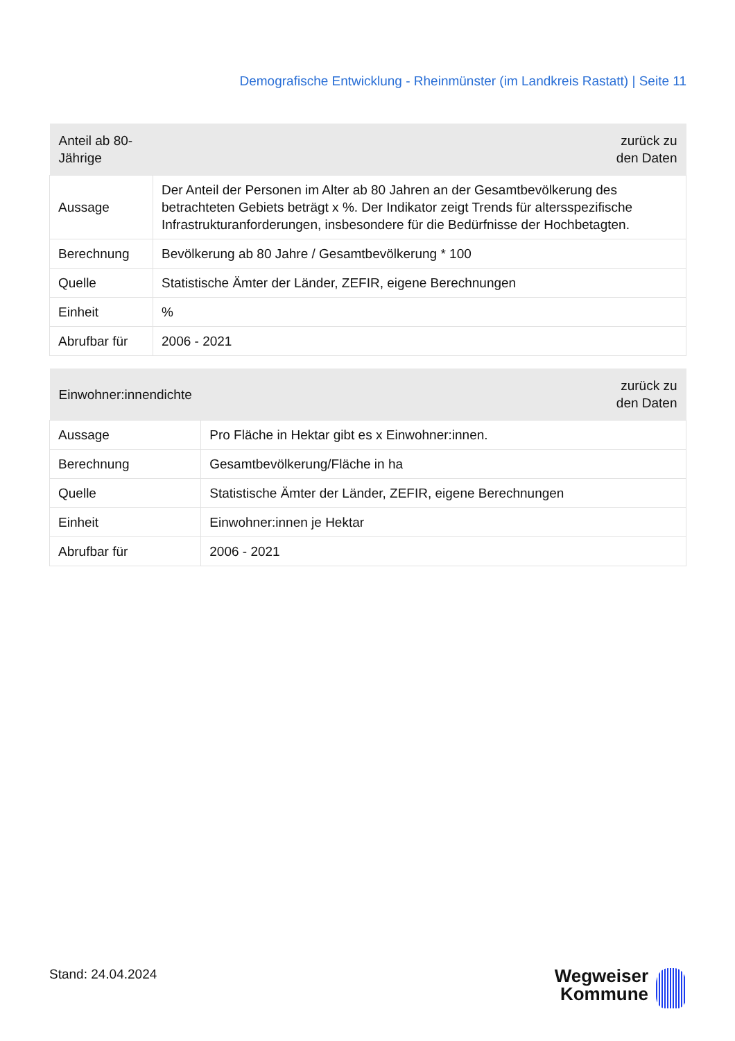Demografische Entwicklung - Rheinmünster (im Landkreis Rastatt) | Seite 11
| Anteil ab 80-Jährige | zurück zu den Daten |
| --- | --- |
| Aussage | Der Anteil der Personen im Alter ab 80 Jahren an der Gesamtbevölkerung des betrachteten Gebiets beträgt x %. Der Indikator zeigt Trends für altersspezifische Infrastrukturanforderungen, insbesondere für die Bedürfnisse der Hochbetagten. |
| Berechnung | Bevölkerung ab 80 Jahre / Gesamtbevölkerung * 100 |
| Quelle | Statistische Ämter der Länder, ZEFIR, eigene Berechnungen |
| Einheit | % |
| Abrufbar für | 2006 - 2021 |
| Einwohner:innendichte | zurück zu den Daten |
| --- | --- |
| Aussage | Pro Fläche in Hektar gibt es x Einwohner:innen. |
| Berechnung | Gesamtbevölkerung/Fläche in ha |
| Quelle | Statistische Ämter der Länder, ZEFIR, eigene Berechnungen |
| Einheit | Einwohner:innen je Hektar |
| Abrufbar für | 2006 - 2021 |
Stand: 24.04.2024
Wegweiser
Kommune